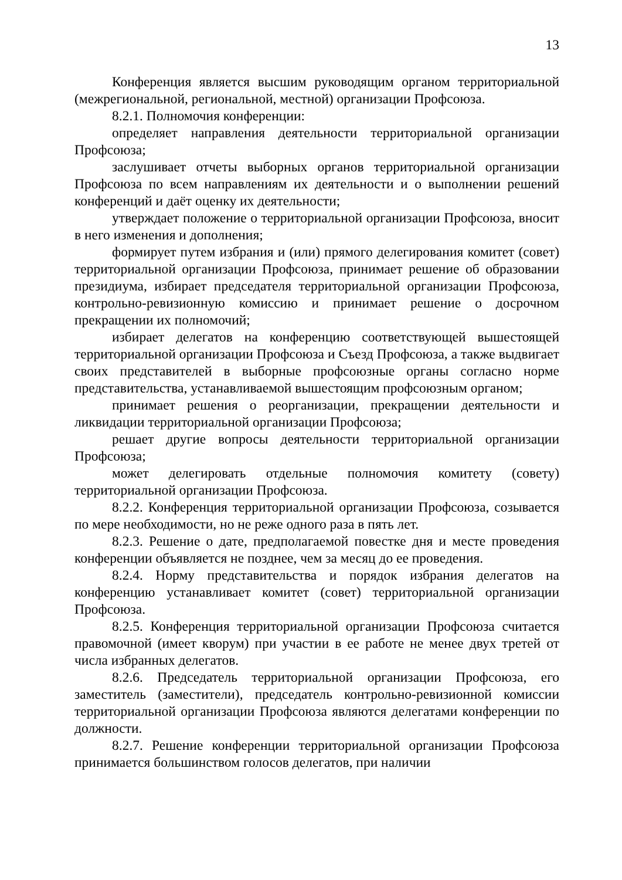13
Конференция является высшим руководящим органом территориальной (межрегиональной, региональной, местной) организации Профсоюза.
8.2.1. Полномочия конференции:
определяет направления деятельности территориальной организации Профсоюза;
заслушивает отчеты выборных органов территориальной организации Профсоюза по всем направлениям их деятельности и о выполнении решений конференций и даёт оценку их деятельности;
утверждает положение о территориальной организации Профсоюза, вносит в него изменения и дополнения;
формирует путем избрания и (или) прямого делегирования комитет (совет) территориальной организации Профсоюза, принимает решение об образовании президиума, избирает председателя территориальной организации Профсоюза, контрольно-ревизионную комиссию и принимает решение о досрочном прекращении их полномочий;
избирает делегатов на конференцию соответствующей вышестоящей территориальной организации Профсоюза и Съезд Профсоюза, а также выдвигает своих представителей в выборные профсоюзные органы согласно норме представительства, устанавливаемой вышестоящим профсоюзным органом;
принимает решения о реорганизации, прекращении деятельности и ликвидации территориальной организации Профсоюза;
решает другие вопросы деятельности территориальной организации Профсоюза;
может делегировать отдельные полномочия комитету (совету) территориальной организации Профсоюза.
8.2.2. Конференция территориальной организации Профсоюза, созывается по мере необходимости, но не реже одного раза в пять лет.
8.2.3. Решение о дате, предполагаемой повестке дня и месте проведения конференции объявляется не позднее, чем за месяц до ее проведения.
8.2.4. Норму представительства и порядок избрания делегатов на конференцию устанавливает комитет (совет) территориальной организации Профсоюза.
8.2.5. Конференция территориальной организации Профсоюза считается правомочной (имеет кворум) при участии в ее работе не менее двух третей от числа избранных делегатов.
8.2.6. Председатель территориальной организации Профсоюза, его заместитель (заместители), председатель контрольно-ревизионной комиссии территориальной организации Профсоюза являются делегатами конференции по должности.
8.2.7. Решение конференции территориальной организации Профсоюза принимается большинством голосов делегатов, при наличии